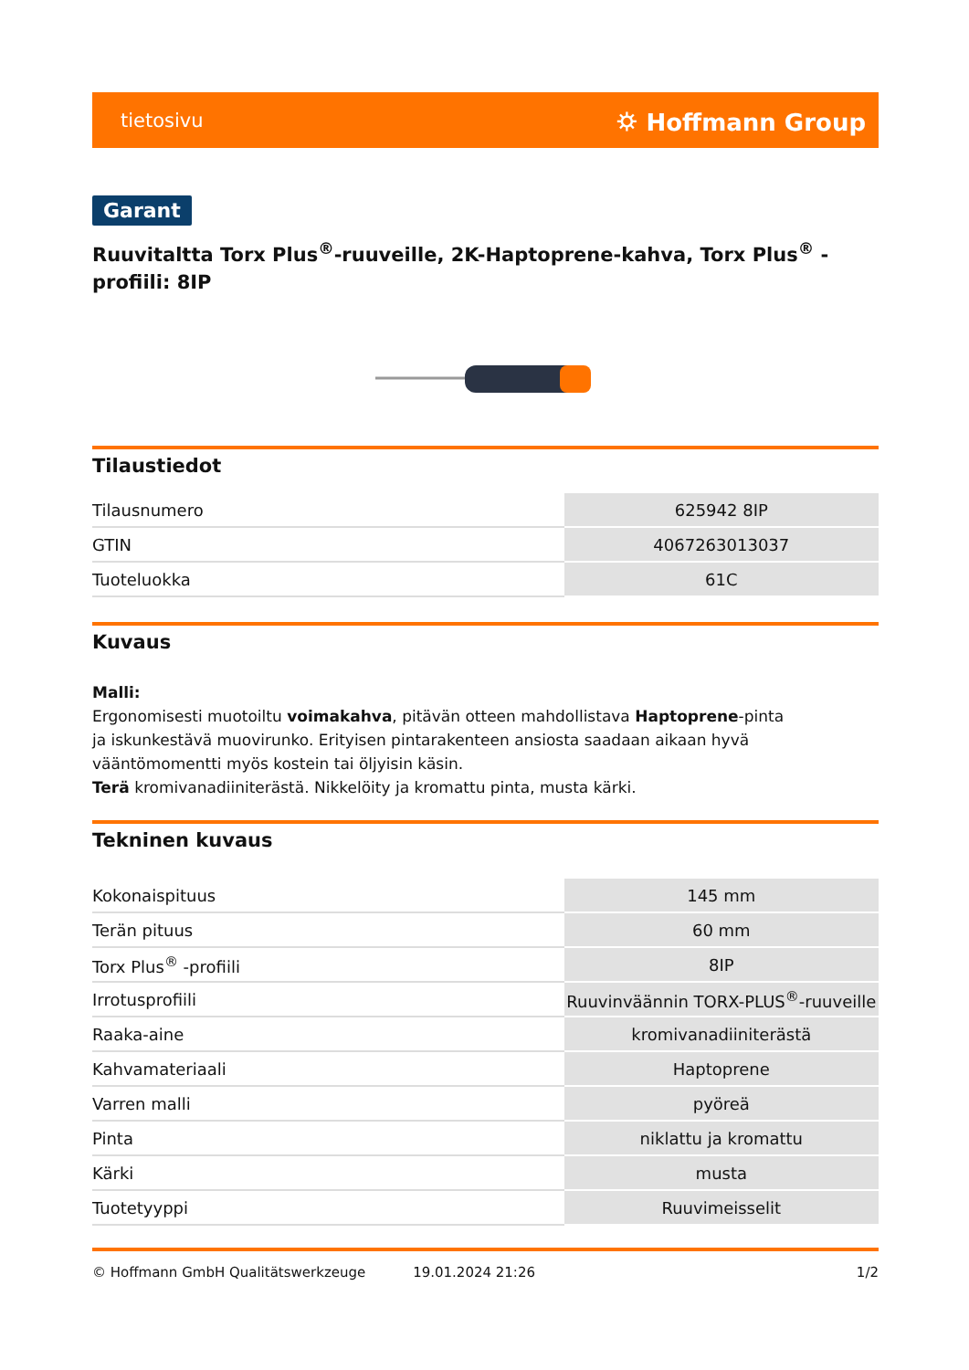tietosivu ⛭ Hoffmann Group
Garant
Ruuvitaltta Torx Plus<sup>®</sup>-ruuveille, 2K-Haptoprene-kahva, Torx Plus<sup>®</sup> -profiili: 8IP
Tilaustiedot
| Tilausnumero | 625942 8IP |
| GTIN | 4067263013037 |
| Tuoteluokka | 61C |
Kuvaus
Malli:
Ergonomisesti muotoiltu voimakahva, pitävän otteen mahdollistava Haptoprene-pinta
ja iskunkestävä muovirunko. Erityisen pintarakenteen ansiosta saadaan aikaan hyvä
vääntömomentti myös kostein tai öljyisin käsin.
Terä kromivanadiiniterästä. Nikkelöity ja kromattu pinta, musta kärki.
Tekninen kuvaus
| Kokonaispituus | 145 mm |
| Terän pituus | 60 mm |
| Torx Plus<sup>®</sup> -profiili | 8IP |
| Irrotusprofiili | Ruuvinväännin TORX-PLUS<sup>®</sup>-ruuveille |
| Raaka-aine | kromivanadiiniterästä |
| Kahvamateriaali | Haptoprene |
| Varren malli | pyöreä |
| Pinta | niklattu ja kromattu |
| Kärki | musta |
| Tuotetyyppi | Ruuvimeisselit |
© Hoffmann GmbH Qualitätswerkzeuge 19.01.2024 21:26 1/2